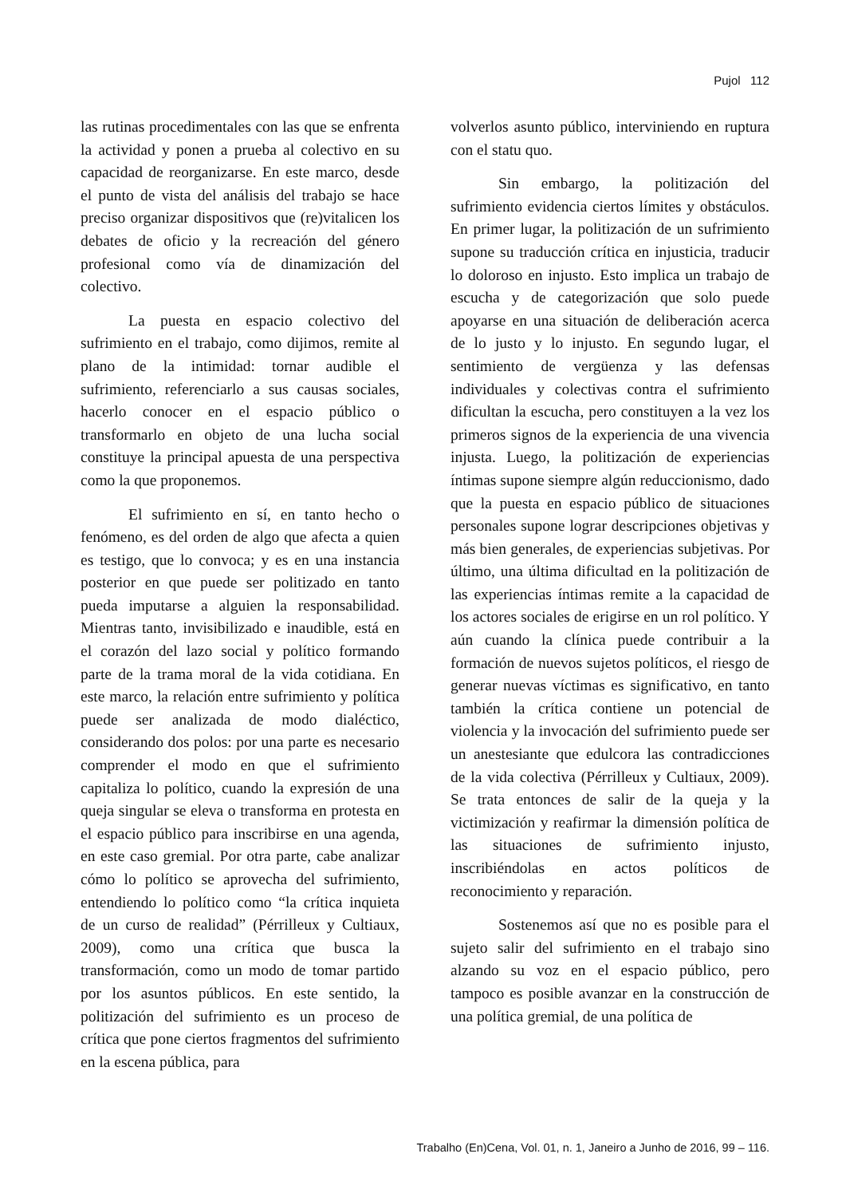Pujol 112
las rutinas procedimentales con las que se enfrenta la actividad y ponen a prueba al colectivo en su capacidad de reorganizarse. En este marco, desde el punto de vista del análisis del trabajo se hace preciso organizar dispositivos que (re)vitalicen los debates de oficio y la recreación del género profesional como vía de dinamización del colectivo.
La puesta en espacio colectivo del sufrimiento en el trabajo, como dijimos, remite al plano de la intimidad: tornar audible el sufrimiento, referenciarlo a sus causas sociales, hacerlo conocer en el espacio público o transformarlo en objeto de una lucha social constituye la principal apuesta de una perspectiva como la que proponemos.
El sufrimiento en sí, en tanto hecho o fenómeno, es del orden de algo que afecta a quien es testigo, que lo convoca; y es en una instancia posterior en que puede ser politizado en tanto pueda imputarse a alguien la responsabilidad. Mientras tanto, invisibilizado e inaudible, está en el corazón del lazo social y político formando parte de la trama moral de la vida cotidiana. En este marco, la relación entre sufrimiento y política puede ser analizada de modo dialéctico, considerando dos polos: por una parte es necesario comprender el modo en que el sufrimiento capitaliza lo político, cuando la expresión de una queja singular se eleva o transforma en protesta en el espacio público para inscribirse en una agenda, en este caso gremial. Por otra parte, cabe analizar cómo lo político se aprovecha del sufrimiento, entendiendo lo político como “la crítica inquieta de un curso de realidad” (Pérrilleux y Cultiaux, 2009), como una crítica que busca la transformación, como un modo de tomar partido por los asuntos públicos. En este sentido, la politización del sufrimiento es un proceso de crítica que pone ciertos fragmentos del sufrimiento en la escena pública, para
volverlos asunto público, interviniendo en ruptura con el statu quo.
Sin embargo, la politización del sufrimiento evidencia ciertos límites y obstáculos. En primer lugar, la politización de un sufrimiento supone su traducción crítica en injusticia, traducir lo doloroso en injusto. Esto implica un trabajo de escucha y de categorización que solo puede apoyarse en una situación de deliberación acerca de lo justo y lo injusto. En segundo lugar, el sentimiento de vergüenza y las defensas individuales y colectivas contra el sufrimiento dificultan la escucha, pero constituyen a la vez los primeros signos de la experiencia de una vivencia injusta. Luego, la politización de experiencias íntimas supone siempre algún reduccionismo, dado que la puesta en espacio público de situaciones personales supone lograr descripciones objetivas y más bien generales, de experiencias subjetivas. Por último, una última dificultad en la politización de las experiencias íntimas remite a la capacidad de los actores sociales de erigirse en un rol político. Y aún cuando la clínica puede contribuir a la formación de nuevos sujetos políticos, el riesgo de generar nuevas víctimas es significativo, en tanto también la crítica contiene un potencial de violencia y la invocación del sufrimiento puede ser un anestesiante que edulcora las contradicciones de la vida colectiva (Pérrilleux y Cultiaux, 2009). Se trata entonces de salir de la queja y la victimización y reafirmar la dimensión política de las situaciones de sufrimiento injusto, inscribiéndolas en actos políticos de reconocimiento y reparación.
Sostenemos así que no es posible para el sujeto salir del sufrimiento en el trabajo sino alzando su voz en el espacio público, pero tampoco es posible avanzar en la construcción de una política gremial, de una política de
Trabalho (En)Cena, Vol. 01, n. 1, Janeiro a Junho de 2016, 99 – 116.